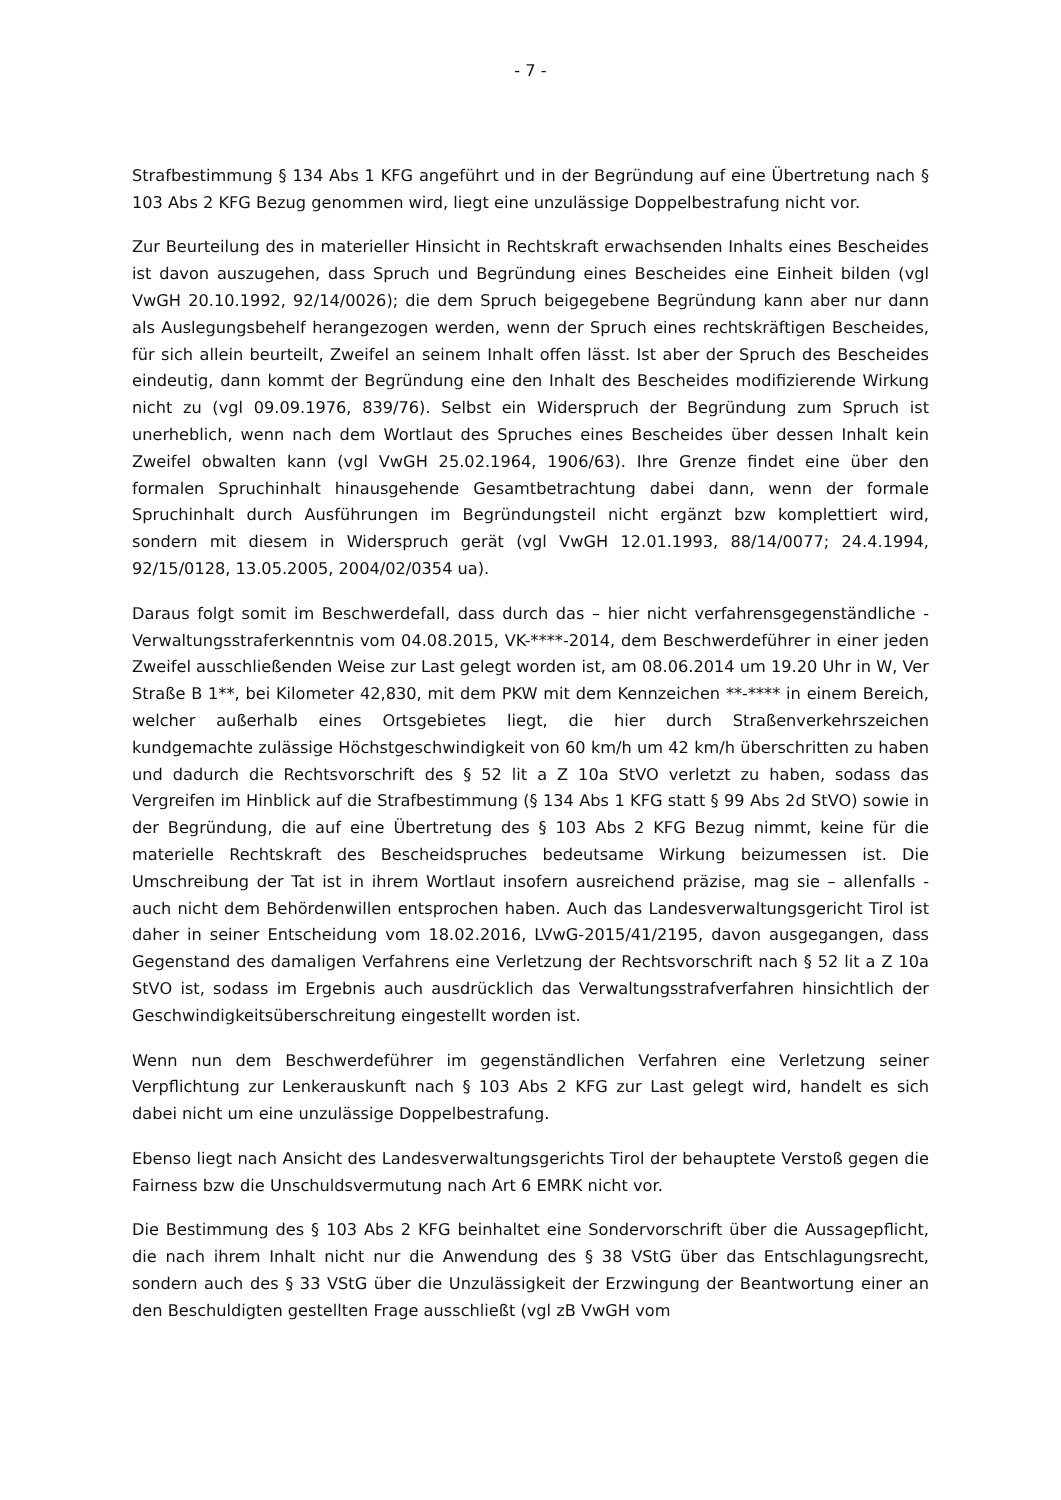- 7 -
Strafbestimmung § 134 Abs 1 KFG angeführt und in der Begründung auf eine Übertretung nach § 103 Abs 2 KFG Bezug genommen wird, liegt eine unzulässige Doppelbestrafung nicht vor.
Zur Beurteilung des in materieller Hinsicht in Rechtskraft erwachsenden Inhalts eines Bescheides ist davon auszugehen, dass Spruch und Begründung eines Bescheides eine Einheit bilden (vgl VwGH 20.10.1992, 92/14/0026); die dem Spruch beigegebene Begründung kann aber nur dann als Auslegungsbehelf herangezogen werden, wenn der Spruch eines rechtskräftigen Bescheides, für sich allein beurteilt, Zweifel an seinem Inhalt offen lässt. Ist aber der Spruch des Bescheides eindeutig, dann kommt der Begründung eine den Inhalt des Bescheides modifizierende Wirkung nicht zu (vgl 09.09.1976, 839/76). Selbst ein Widerspruch der Begründung zum Spruch ist unerheblich, wenn nach dem Wortlaut des Spruches eines Bescheides über dessen Inhalt kein Zweifel obwalten kann (vgl VwGH 25.02.1964, 1906/63). Ihre Grenze findet eine über den formalen Spruchinhalt hinausgehende Gesamtbetrachtung dabei dann, wenn der formale Spruchinhalt durch Ausführungen im Begründungsteil nicht ergänzt bzw komplettiert wird, sondern mit diesem in Widerspruch gerät (vgl VwGH 12.01.1993, 88/14/0077; 24.4.1994, 92/15/0128, 13.05.2005, 2004/02/0354 ua).
Daraus folgt somit im Beschwerdefall, dass durch das – hier nicht verfahrensgegenständliche - Verwaltungsstraferkenntnis vom 04.08.2015, VK-****-2014, dem Beschwerdeführer in einer jeden Zweifel ausschließenden Weise zur Last gelegt worden ist, am 08.06.2014 um 19.20 Uhr in W, Ver Straße B 1**, bei Kilometer 42,830, mit dem PKW mit dem Kennzeichen **-**** in einem Bereich, welcher außerhalb eines Ortsgebietes liegt, die hier durch Straßenverkehrszeichen kundgemachte zulässige Höchstgeschwindigkeit von 60 km/h um 42 km/h überschritten zu haben und dadurch die Rechtsvorschrift des § 52 lit a Z 10a StVO verletzt zu haben, sodass das Vergreifen im Hinblick auf die Strafbestimmung (§ 134 Abs 1 KFG statt § 99 Abs 2d StVO) sowie in der Begründung, die auf eine Übertretung des § 103 Abs 2 KFG Bezug nimmt, keine für die materielle Rechtskraft des Bescheidspruches bedeutsame Wirkung beizumessen ist. Die Umschreibung der Tat ist in ihrem Wortlaut insofern ausreichend präzise, mag sie – allenfalls - auch nicht dem Behördenwillen entsprochen haben. Auch das Landesverwaltungsgericht Tirol ist daher in seiner Entscheidung vom 18.02.2016, LVwG-2015/41/2195, davon ausgegangen, dass Gegenstand des damaligen Verfahrens eine Verletzung der Rechtsvorschrift nach § 52 lit a Z 10a StVO ist, sodass im Ergebnis auch ausdrücklich das Verwaltungsstrafverfahren hinsichtlich der Geschwindigkeitsüberschreitung eingestellt worden ist.
Wenn nun dem Beschwerdeführer im gegenständlichen Verfahren eine Verletzung seiner Verpflichtung zur Lenkerauskunft nach § 103 Abs 2 KFG zur Last gelegt wird, handelt es sich dabei nicht um eine unzulässige Doppelbestrafung.
Ebenso liegt nach Ansicht des Landesverwaltungsgerichts Tirol der behauptete Verstoß gegen die Fairness bzw die Unschuldsvermutung nach Art 6 EMRK nicht vor.
Die Bestimmung des § 103 Abs 2 KFG beinhaltet eine Sondervorschrift über die Aussagepflicht, die nach ihrem Inhalt nicht nur die Anwendung des § 38 VStG über das Entschlagungsrecht, sondern auch des § 33 VStG über die Unzulässigkeit der Erzwingung der Beantwortung einer an den Beschuldigten gestellten Frage ausschließt (vgl zB VwGH vom